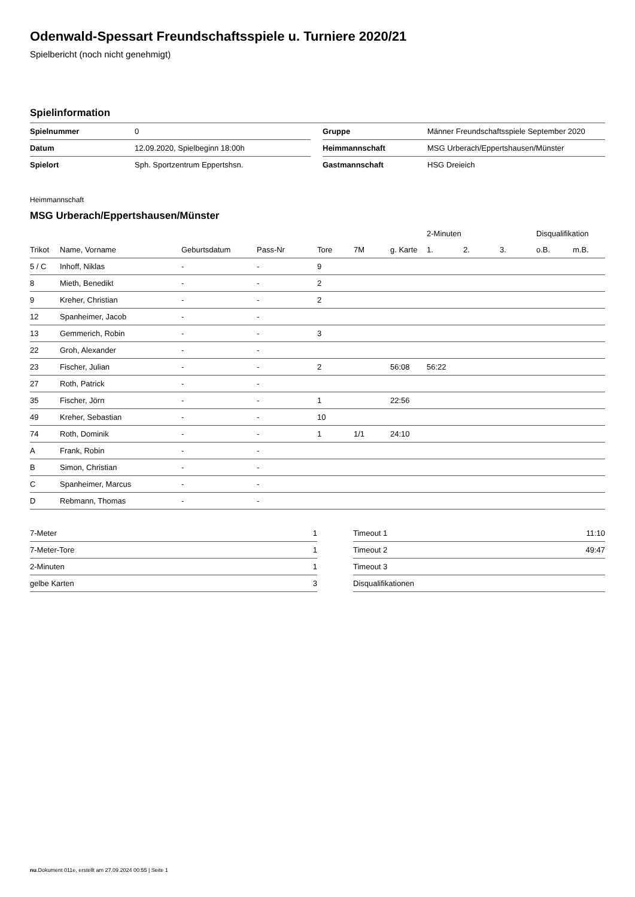Odenwald-Spessart Freundschaftsspiele u. Turniere 2020/21
Spielbericht (noch nicht genehmigt)
Spielinformation
| Spielnummer | 0 |
| Datum | 12.09.2020, Spielbeginn 18:00h |
| Spielort | Sph. Sportzentrum Eppertshsn. |
| Gruppe | Männer Freundschaftsspiele September 2020 |
| Heimmannschaft | MSG Urberach/Eppertshausen/Münster |
| Gastmannschaft | HSG Dreieich |
Heimmannschaft
MSG Urberach/Eppertshausen/Münster
| | | | | | | | 2-Minuten | | | Disqualifikation | |
| --- | --- | --- | --- | --- | --- | --- | --- | --- | --- | --- | --- |
| Trikot | Name, Vorname | Geburtsdatum | Pass-Nr | Tore | 7M | g. Karte | 1. | 2. | 3. | o.B. | m.B. |
| 5 / C | Inhoff, Niklas | - | - | 9 | | | | | | | |
| 8 | Mieth, Benedikt | - | - | 2 | | | | | | | |
| 9 | Kreher, Christian | - | - | 2 | | | | | | | |
| 12 | Spanheimer, Jacob | - | - | | | | | | | | |
| 13 | Gemmerich, Robin | - | - | 3 | | | | | | | |
| 22 | Groh, Alexander | - | - | | | | | | | | |
| 23 | Fischer, Julian | - | - | 2 | | 56:08 | 56:22 | | | | |
| 27 | Roth, Patrick | - | - | | | | | | | | |
| 35 | Fischer, Jörn | - | - | 1 | | 22:56 | | | | | |
| 49 | Kreher, Sebastian | - | - | 10 | | | | | | | |
| 74 | Roth, Dominik | - | - | 1 | 1/1 | 24:10 | | | | | |
| A | Frank, Robin | - | - | | | | | | | | |
| B | Simon, Christian | - | - | | | | | | | | |
| C | Spanheimer, Marcus | - | - | | | | | | | | |
| D | Rebmann, Thomas | - | - | | | | | | | | |
| 7-Meter | 1 |
| 7-Meter-Tore | 1 |
| 2-Minuten | 1 |
| gelbe Karten | 3 |
| Timeout 1 | 11:10 |
| Timeout 2 | 49:47 |
| Timeout 3 | |
| Disqualifikationen | |
nu.Dokument 011e, erstellt am 27.09.2024 00:55 | Seite 1